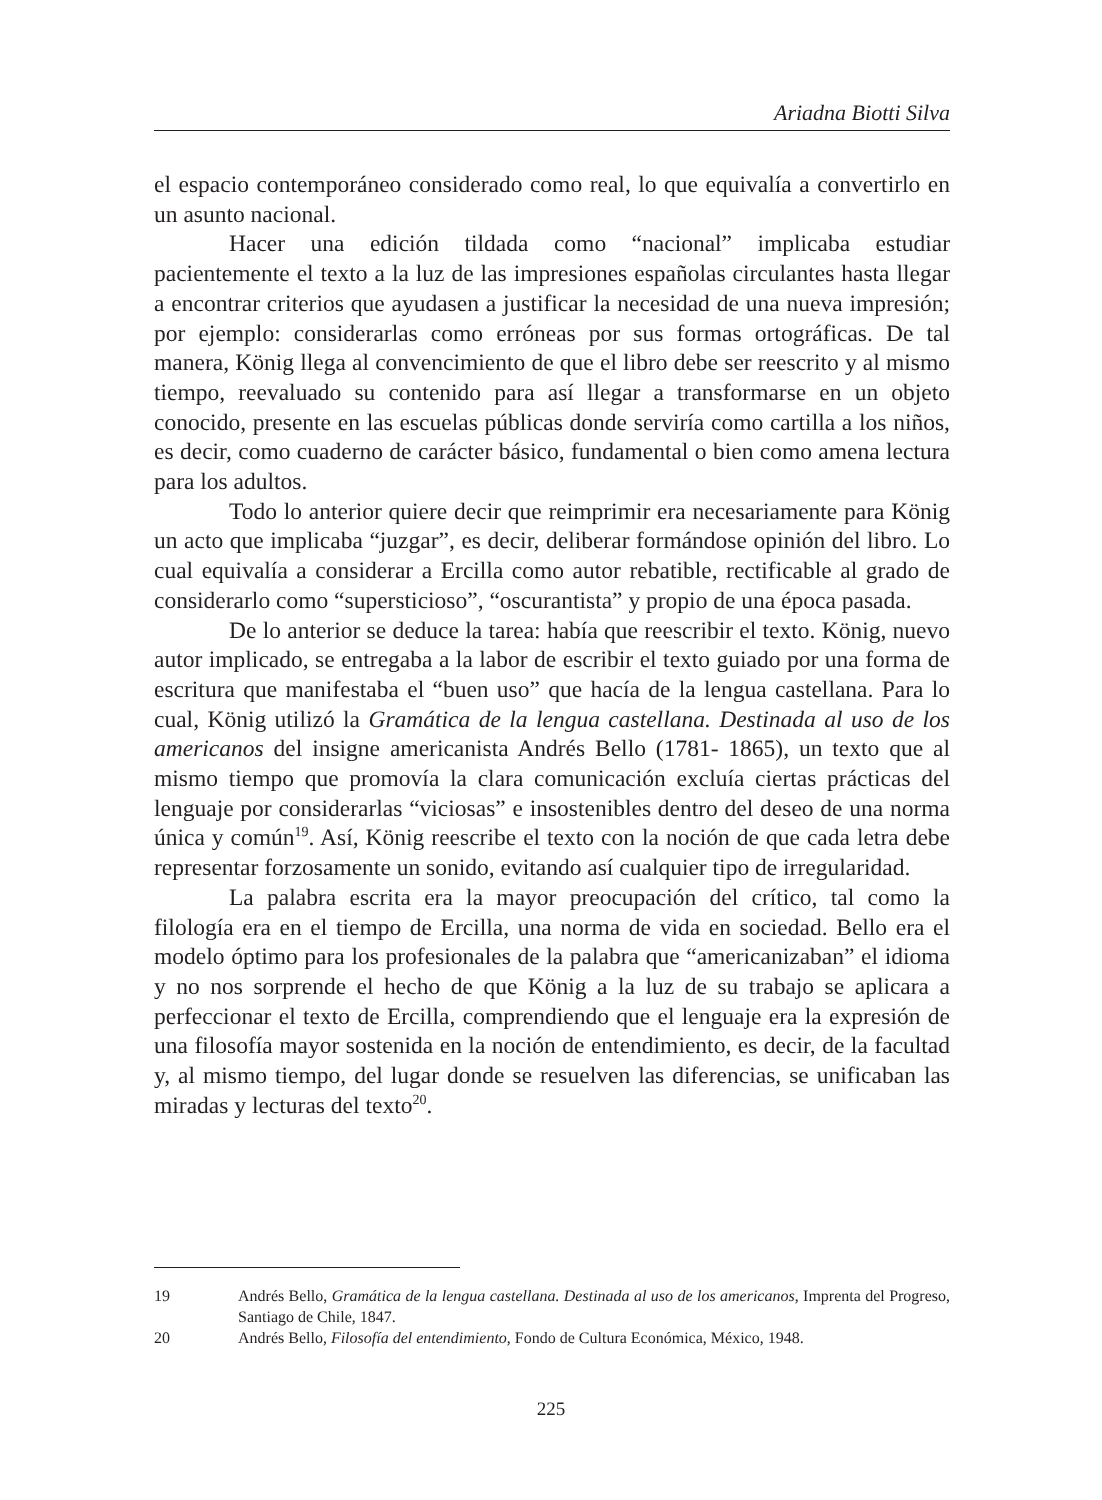Ariadna Biotti Silva
el espacio contemporáneo considerado como real, lo que equivalía a convertirlo en un asunto nacional.
Hacer una edición tildada como “nacional” implicaba estudiar pacientemente el texto a la luz de las impresiones españolas circulantes hasta llegar a encontrar criterios que ayudasen a justificar la necesidad de una nueva impresión; por ejemplo: considerarlas como erróneas por sus formas ortográficas. De tal manera, König llega al convencimiento de que el libro debe ser reescrito y al mismo tiempo, reevaluado su contenido para así llegar a transformarse en un objeto conocido, presente en las escuelas públicas donde serviría como cartilla a los niños, es decir, como cuaderno de carácter básico, fundamental o bien como amena lectura para los adultos.
Todo lo anterior quiere decir que reimprimir era necesariamente para König un acto que implicaba “juzgar”, es decir, deliberar formándose opinión del libro. Lo cual equivalía a considerar a Ercilla como autor rebatible, rectificable al grado de considerarlo como “supersticioso”, “oscurantista” y propio de una época pasada.
De lo anterior se deduce la tarea: había que reescribir el texto. König, nuevo autor implicado, se entregaba a la labor de escribir el texto guiado por una forma de escritura que manifestaba el “buen uso” que hacía de la lengua castellana. Para lo cual, König utilizó la Gramática de la lengua castellana. Destinada al uso de los americanos del insigne americanista Andrés Bello (1781- 1865), un texto que al mismo tiempo que promovía la clara comunicación excluía ciertas prácticas del lenguaje por considerarlas “viciosas” e insostenibles dentro del deseo de una norma única y común<sup>19</sup>. Así, König reescribe el texto con la noción de que cada letra debe representar forzosamente un sonido, evitando así cualquier tipo de irregularidad.
La palabra escrita era la mayor preocupación del crítico, tal como la filología era en el tiempo de Ercilla, una norma de vida en sociedad. Bello era el modelo óptimo para los profesionales de la palabra que “americanizaban” el idioma y no nos sorprende el hecho de que König a la luz de su trabajo se aplicara a perfeccionar el texto de Ercilla, comprendiendo que el lenguaje era la expresión de una filosofía mayor sostenida en la noción de entendimiento, es decir, de la facultad y, al mismo tiempo, del lugar donde se resuelven las diferencias, se unificaban las miradas y lecturas del texto<sup>20</sup>.
19 Andrés Bello, Gramática de la lengua castellana. Destinada al uso de los americanos, Imprenta del Progreso, Santiago de Chile, 1847.
20 Andrés Bello, Filosofía del entendimiento, Fondo de Cultura Económica, México, 1948.
225